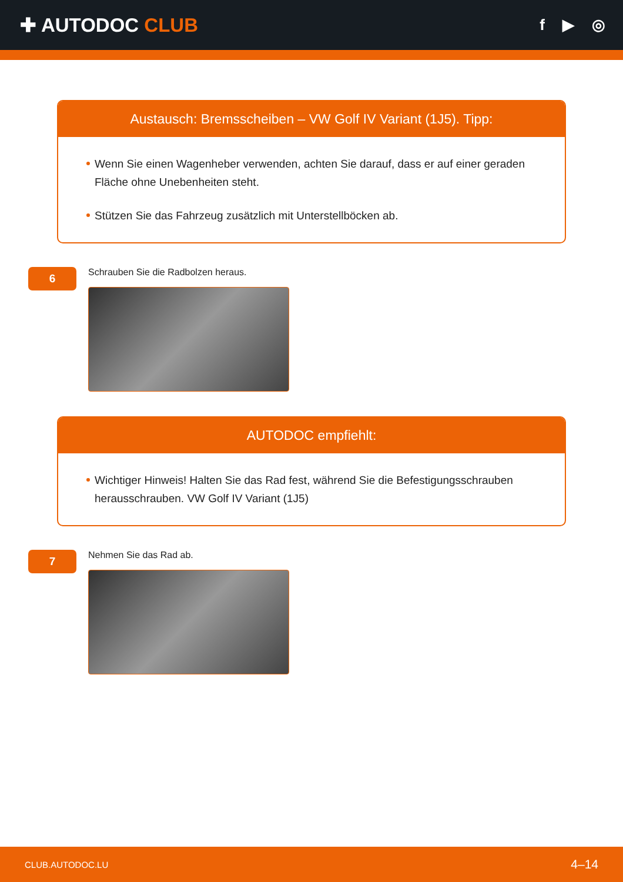✚ AUTODOC CLUB
f ▶ ◎
Austausch: Bremsscheiben – VW Golf IV Variant (1J5). Tipp:
Wenn Sie einen Wagenheber verwenden, achten Sie darauf, dass er auf einer geraden Fläche ohne Unebenheiten steht.
Stützen Sie das Fahrzeug zusätzlich mit Unterstellböcken ab.
6
Schrauben Sie die Radbolzen heraus.
AUTODOC empfiehlt:
Wichtiger Hinweis! Halten Sie das Rad fest, während Sie die Befestigungsschrauben herausschrauben. VW Golf IV Variant (1J5)
7
Nehmen Sie das Rad ab.
CLUB.AUTODOC.LU 4–14